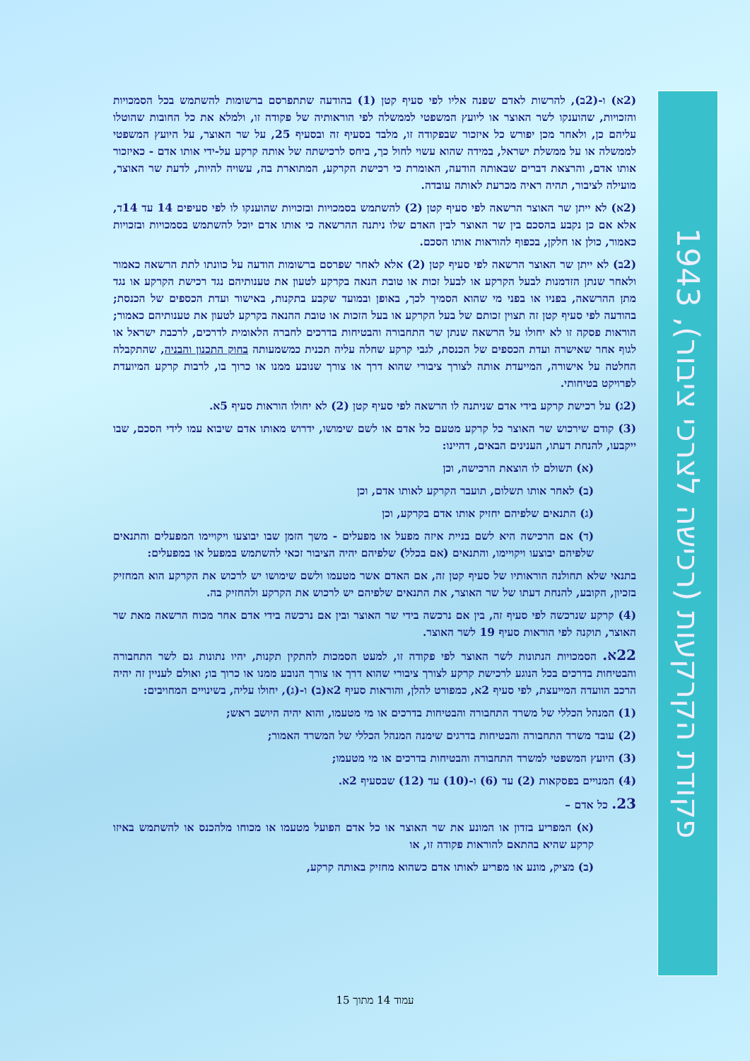פקודת הקרקעות (רכישה לצרכי ציבור), 1943
(2א) ו-(2ב), להרשות לאדם שפנה אליו לפי סעיף קטן (1) בהודעה שתתפרסם ברשומות להשתמש בכל הסמכויות והזכויות, שהוענקו לשר האוצר או ליועץ המשפטי לממשלה לפי הוראותיה של פקודה זו, ולמלא את כל החובות שהוטלו עליהם כן, ולאחר מכן יפורש כל איזכור שבפקודה זו, מלבד בסעיף זה ובסעיף 25, על שר האוצר, על היועץ המשפטי לממשלה או על ממשלת ישראל, במידה שהוא עשוי לחול כך, ביחס לרכישתה של אותה קרקע על-ידי אותו אדם - כאיזכור אותו אדם, והרצאת דברים שבאותה הודעה, האומרת כי רכישת הקרקע, המתוארת בה, עשויה להיות, לדעת שר האוצר, מועילה לציבור, תהיה ראיה מכרעת לאותה עובדה.
(2א) לא ייתן שר האוצר הרשאה לפי סעיף קטן (2) להשתמש בסמכויות ובזכויות שהוענקו לו לפי סעיפים 14 עד 14ד, אלא אם כן נקבע בהסכם בין שר האוצר לבין האדם שלו ניתנה ההרשאה כי אותו אדם יוכל להשתמש בסמכויות ובזכויות כאמור, כולן או חלקן, בכפוף להוראות אותו הסכם.
(2ב) לא ייתן שר האוצר הרשאה לפי סעיף קטן (2) אלא לאחר שפרסם ברשומות הודעה על כוונתו לתת הרשאה כאמור ולאחר שנתן הזדמנות לבעל הקרקע או לבעל זכות או טובת הנאה בקרקע לטעון את טענותיהם נגד רכישת הקרקע או נגד מתן ההרשאה, בפניו או בפני מי שהוא הסמיך לכך, באופן ובמועד שקבע בתקנות, באישור ועדת הכספים של הכנסת; בהודעה לפי סעיף קטן זה תצוין זכותם של בעל הקרקע או בעל הזכות או טובת ההנאה בקרקע לטעון את טענותיהם כאמור; הוראות פסקה זו לא יחולו על הרשאה שנתן שר התחבורה והבטיחות בדרכים לחברה הלאומית לדרכים, לרכבת ישראל או לגוף אחר שאישרה ועדת הכספים של הכנסת, לגבי קרקע שחלה עליה תכנית כמשמעותה בחוק התכנון והבניה, שהתקבלה החלטה על אישורה, המייעדת אותה לצורך ציבורי שהוא דרך או צורך שנובע ממנו או כרוך בו, לרבות קרקע המיועדת לפרויקט בטיחותי.
(2ג) על רכישת קרקע בידי אדם שניתנה לו הרשאה לפי סעיף קטן (2) לא יחולו הוראות סעיף 5א.
(3) קודם שירכוש שר האוצר כל קרקע מטעם כל אדם או לשם שימושו, ידרוש מאותו אדם שיבוא עמו לידי הסכם, שבו ייקבעו, להנחת דעתו, הענינים הבאים, דהיינו:
(א) תשולם לו הוצאת הרכישה, וכן
(ב) לאחר אותו תשלום, תועבר הקרקע לאותו אדם, וכן
(ג) התנאים שלפיהם יחזיק אותו אדם בקרקע, וכן
(ד) אם הרכישה היא לשם בניית איזה מפעל או מפעלים - משך הזמן שבו יבוצעו ויקויימו המפעלים והתנאים שלפיהם יבוצעו ויקויימו, והתנאים (אם בכלל) שלפיהם יהיה הציבור זכאי להשתמש במפעל או במפעלים:
בתנאי שלא תחולנה הוראותיו של סעיף קטן זה, אם האדם אשר מטעמו ולשם שימושו יש לרכוש את הקרקע הוא המחזיק בזכיון, הקובע, להנחת דעתו של שר האוצר, את התנאים שלפיהם יש לרכוש את הקרקע ולהחזיק בה.
(4) קרקע שנרכשה לפי סעיף זה, בין אם נרכשה בידי שר האוצר ובין אם נרכשה בידי אדם אחר מכוח הרשאה מאת שר האוצר, תוקנה לפי הוראות סעיף 19 לשר האוצר.
22א. הסמכויות הנתונות לשר האוצר לפי פקודה זו, למעט הסמכות להתקין תקנות, יהיו נתונות גם לשר התחבורה והבטיחות בדרכים בכל הנוגע לרכישת קרקע לצורך ציבורי שהוא דרך או צורך הנובע ממנו או כרוך בו; ואולם לעניין זה יהיה הרכב הוועדה המייעצת, לפי סעיף 2א, כמפורט להלן, והוראות סעיף 2א(ב) ו-(ג), יחולו עליה, בשינויים המחויבים:
(1) המנהל הכללי של משרד התחבורה והבטיחות בדרכים או מי מטעמו, והוא יהיה היושב ראש;
(2) עובד משרד התחבורה והבטיחות בדרגים שימנה המנהל הכללי של המשרד האמור;
(3) היועץ המשפטי למשרד התחבורה והבטיחות בדרכים או מי מטעמו;
(4) המנויים בפסקאות (2) עד (6) ו-(10) עד (12) שבסעיף 2א.
23. כל אדם –
(א) המפריע בזדון או המונע את שר האוצר או כל אדם הפועל מטעמו או מכוחו מלהכנס או להשתמש באיזו קרקע שהיא בהתאם להוראות פקודה זו, או
(ב) מציק, מונע או מפריע לאותו אדם כשהוא מחזיק באותה קרקע,
עמוד 14 מתוך 15